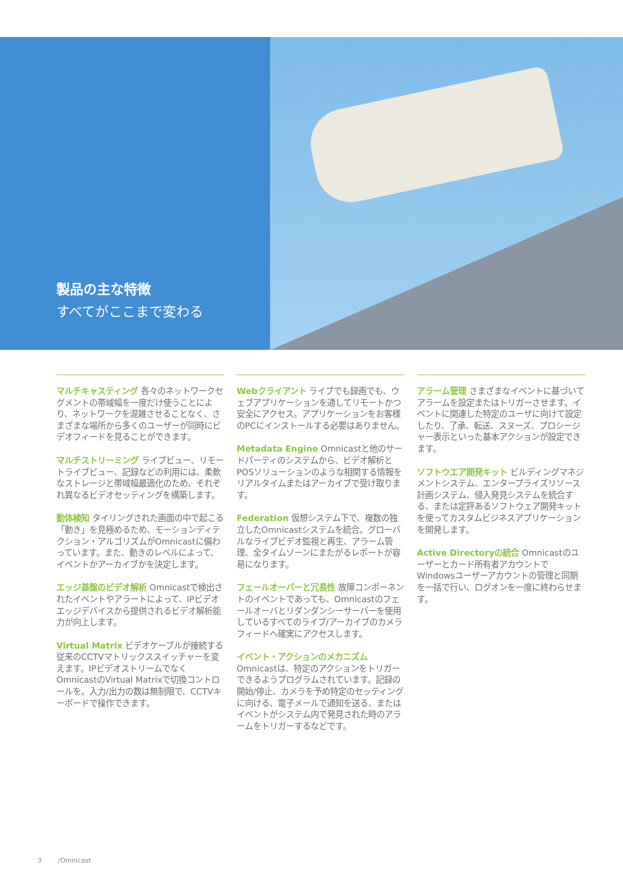製品の主な特徴
すべてがここまで変わる
マルチキャスティング 各々のネットワークセグメントの帯域幅を一度だけ使うことにより、ネットワークを混雑させることなく、さまざまな場所から多くのユーザーが同時にビデオフィードを見ることができます。
マルチストリーミング ライブビュー、リモートライブビュー、記録などの利用には、柔軟なストレージと帯域幅最適化のため、それぞれ異なるビデオセッティングを構築します。
動体検知 タイリングされた画面の中で起こる「動き」を見極めるため、モーションディテクション・アルゴリズムがOmnicastに備わっています。また、動きのレベルによって、イベントかアーカイブかを決定します。
エッジ基盤のビデオ解析 Omnicastで検出されたイベントやアラートによって、IPビデオエッジデバイスから提供されるビデオ解析能力が向上します。
Virtual Matrix ビデオケーブルが接続する従来のCCTVマトリックススイッチャーを変えます。IPビデオストリームでなくOmnicastのVirtual Matrixで切換コントロールを。入力/出力の数は無制限で、CCTVキーボードで操作できます。
Webクライアント ライブでも録画でも、ウェブアプリケーションを通してリモートかつ安全にアクセス。アプリケーションをお客様のPCにインストールする必要はありません。
Metadata Engine Omnicastと他のサードパーティのシステムから、ビデオ解析とPOSソリューションのような相関する情報をリアルタイムまたはアーカイブで受け取ります。
Federation 仮想システム下で、複数の独立したOmnicastシステムを統合。グローバルなライブビデオ監視と再生、アラーム管理、全タイムゾーンにまたがるレポートが容易になります。
フェールオーバーと冗長性 故障コンポーネントのイベントであっても、Omnicastのフェールオーバとリダンダンシーサーバーを使用しているすべてのライブ/アーカイブのカメラフィードへ確実にアクセスします。
イベント・アクションのメカニズム
Omnicastは、特定のアクションをトリガーできるようプログラムされています。記録の開始/停止、カメラを予め特定のセッティングに向ける、電子メールで通知を送る、またはイベントがシステム内で発見された時のアラームをトリガーするなどです。
アラーム管理 さまざまなイベントに基づいてアラームを設定またはトリガーさせます。イベントに関連した特定のユーザに向けて設定したり、了承、転送、スヌーズ、プロシージャー表示といった基本アクションが設定できます。
ソフトウエア開発キット ビルディングマネジメントシステム、エンタープライズリソース計画システム、侵入発見システムを統合する、または定評あるソフトウェア開発キットを使ってカスタムビジネスアプリケーションを開発します。
Active Directoryの統合 Omnicastのユーザーとカード所有者アカウントでWindowsユーザーアカウントの管理と同期を一括で行い、ログオンを一度に終わらせます。
3 /Omnicast